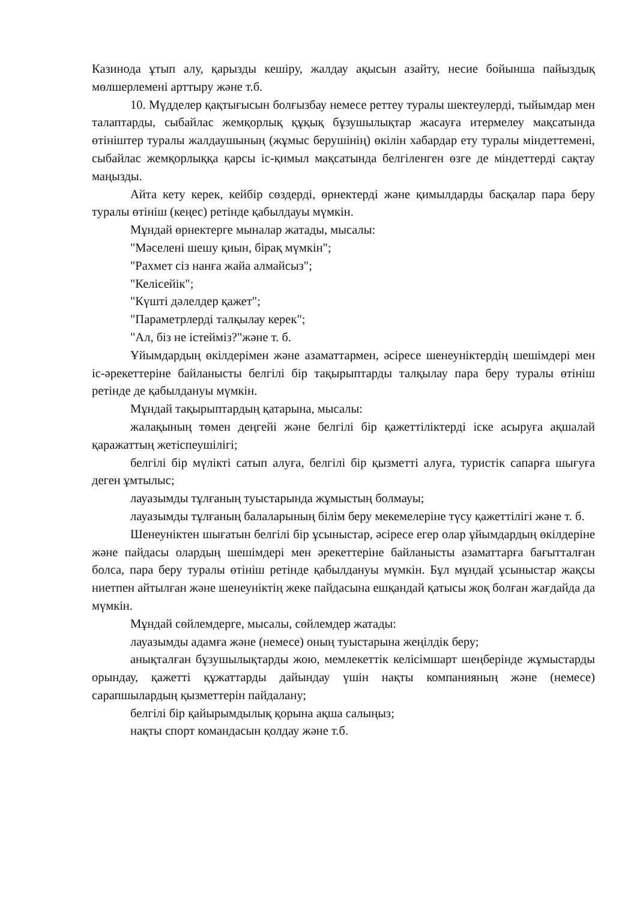Казинода ұтып алу, қарызды кешіру, жалдау ақысын азайту, несие бойынша пайыздық мөлшерлемені арттыру және т.б.
10. Мүдделер қақтығысын болғызбау немесе реттеу туралы шектеулерді, тыйымдар мен талаптарды, сыбайлас жемқорлық құқық бұзушылықтар жасауға итермелеу мақсатында өтініштер туралы жалдаушының (жұмыс берушінің) өкілін хабардар ету туралы міндеттемені, сыбайлас жемқорлыққа қарсы іс-қимыл мақсатында белгіленген өзге де міндеттерді сақтау маңызды.
Айта кету керек, кейбір сөздерді, өрнектерді және қимылдарды басқалар пара беру туралы өтініш (кеңес) ретінде қабылдауы мүмкін.
Мұндай өрнектерге мыналар жатады, мысалы:
"Мәселені шешу қиын, бірақ мүмкін";
"Рахмет сіз нанға жайа алмайсыз";
"Келісейік";
"Күшті дәлелдер қажет";
"Параметрлерді талқылау керек";
"Ал, біз не істейміз?"және т. б.
Ұйымдардың өкілдерімен және азаматтармен, әсіресе шенеуніктердің шешімдері мен іс-әрекеттеріне байланысты белгілі бір тақырыптарды талқылау пара беру туралы өтініш ретінде де қабылдануы мүмкін.
Мұндай тақырыптардың қатарына, мысалы:
жалақының төмен деңгейі және белгілі бір қажеттіліктерді іске асыруға ақшалай қаражаттың жетіспеушілігі;
белгілі бір мүлікті сатып алуға, белгілі бір қызметті алуға, туристік сапарға шығуға деген ұмтылыс;
лауазымды тұлғаның туыстарында жұмыстың болмауы;
лауазымды тұлғаның балаларының білім беру мекемелеріне түсу қажеттілігі және т. б.
Шенеуніктен шығатын белгілі бір ұсыныстар, әсіресе егер олар ұйымдардың өкілдеріне және пайдасы олардың шешімдері мен әрекеттеріне байланысты азаматтарға бағытталған болса, пара беру туралы өтініш ретінде қабылдануы мүмкін. Бұл мұндай ұсыныстар жақсы ниетпен айтылған және шенеуніктің жеке пайдасына ешқандай қатысы жоқ болған жағдайда да мүмкін.
Мұндай сөйлемдерге, мысалы, сөйлемдер жатады:
лауазымды адамға және (немесе) оның туыстарына жеңілдік беру;
анықталған бұзушылықтарды жою, мемлекеттік келісімшарт шеңберінде жұмыстарды орындау, қажетті құжаттарды дайындау үшін нақты компанияның және (немесе) сарапшылардың қызметтерін пайдалану;
белгілі бір қайырымдылық қорына ақша салыңыз;
нақты спорт командасын қолдау және т.б.